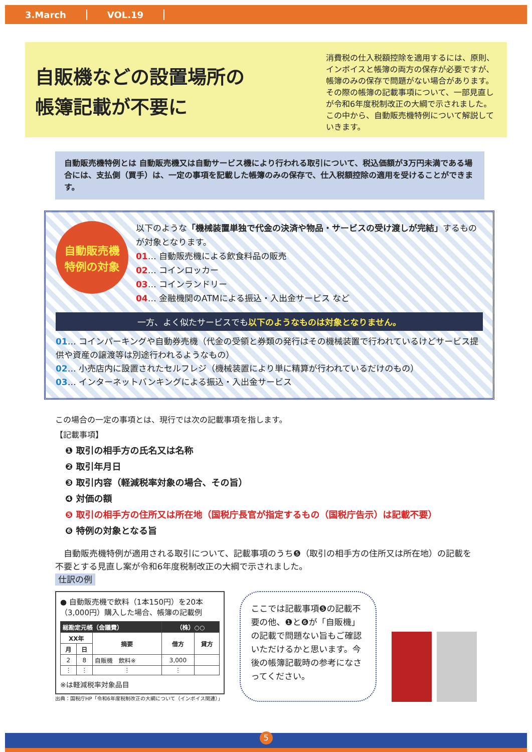3.March VOL.19
自販機などの設置場所の
帳簿記載が不要に
消費税の仕入税額控除を適用するには、原則、インボイスと帳簿の両方の保存が必要ですが、帳簿のみの保存で問題がない場合があります。その際の帳簿の記載事項について、一部見直しが令和6年度税制改正の大綱で示されました。この中から、自動販売機特例について解説していきます。
自動販売機特例とは 自動販売機又は自動サービス機により行われる取引について、税込価額が3万円未満である場合には、支払側（買手）は、一定の事項を記載した帳簿のみの保存で、仕入税額控除の適用を受けることができます。
自動販売機
特例の対象
以下のような「機械装置単独で代金の決済や物品・サービスの受け渡しが完結」するものが対象となります。
01… 自動販売機による飲食料品の販売
02… コインロッカー
03… コインランドリー
04… 金融機関のATMによる振込・入出金サービス など
一方、よく似たサービスでも以下のようなものは対象となりません。
01… コインパーキングや自動券売機（代金の受領と券類の発行はその機械装置で行われているけどサービス提供や資産の譲渡等は別途行われるようなもの）
02… 小売店内に設置されたセルフレジ（機械装置により単に精算が行われているだけのもの）
03… インターネットバンキングによる振込・入出金サービス
この場合の一定の事項とは、現行では次の記載事項を指します。
【記載事項】
❶ 取引の相手方の氏名又は名称
❷ 取引年月日
❸ 取引内容（軽減税率対象の場合、その旨）
❹ 対価の額
❺ 取引の相手方の住所又は所在地（国税庁長官が指定するもの（国税庁告示）は記載不要）
❻ 特例の対象となる旨
　自動販売機特例が適用される取引について、記載事項のうち❺（取引の相手方の住所又は所在地）の記載を不要とする見直し案が令和6年度税制改正の大綱で示されました。
仕訳の例
● 自動販売機で飲料（1本150円）を20本（3,000円）購入した場合、帳簿の記載例
| 総勘定元帳（会議費） | | | （株）○○ | |
| --- | --- | --- | --- | --- |
| XX年 | | 摘要 | 借方 | 貸方 |
| 月 | 日 | | | |
| 2 | 8 | 自販機 飲料※ | 3,000 | |
| ⋮ | ⋮ | ⋮ | ⋮ | |
※は軽減税率対象品目
出典：国税庁HP「令和6年度税制改正の大綱について（インボイス関連）」
ここでは記載事項❺の記載不要の他、❶と❻が「自販機」の記載で問題ない旨もご確認いただけるかと思います。今後の帳簿記載時の参考になさってください。
5